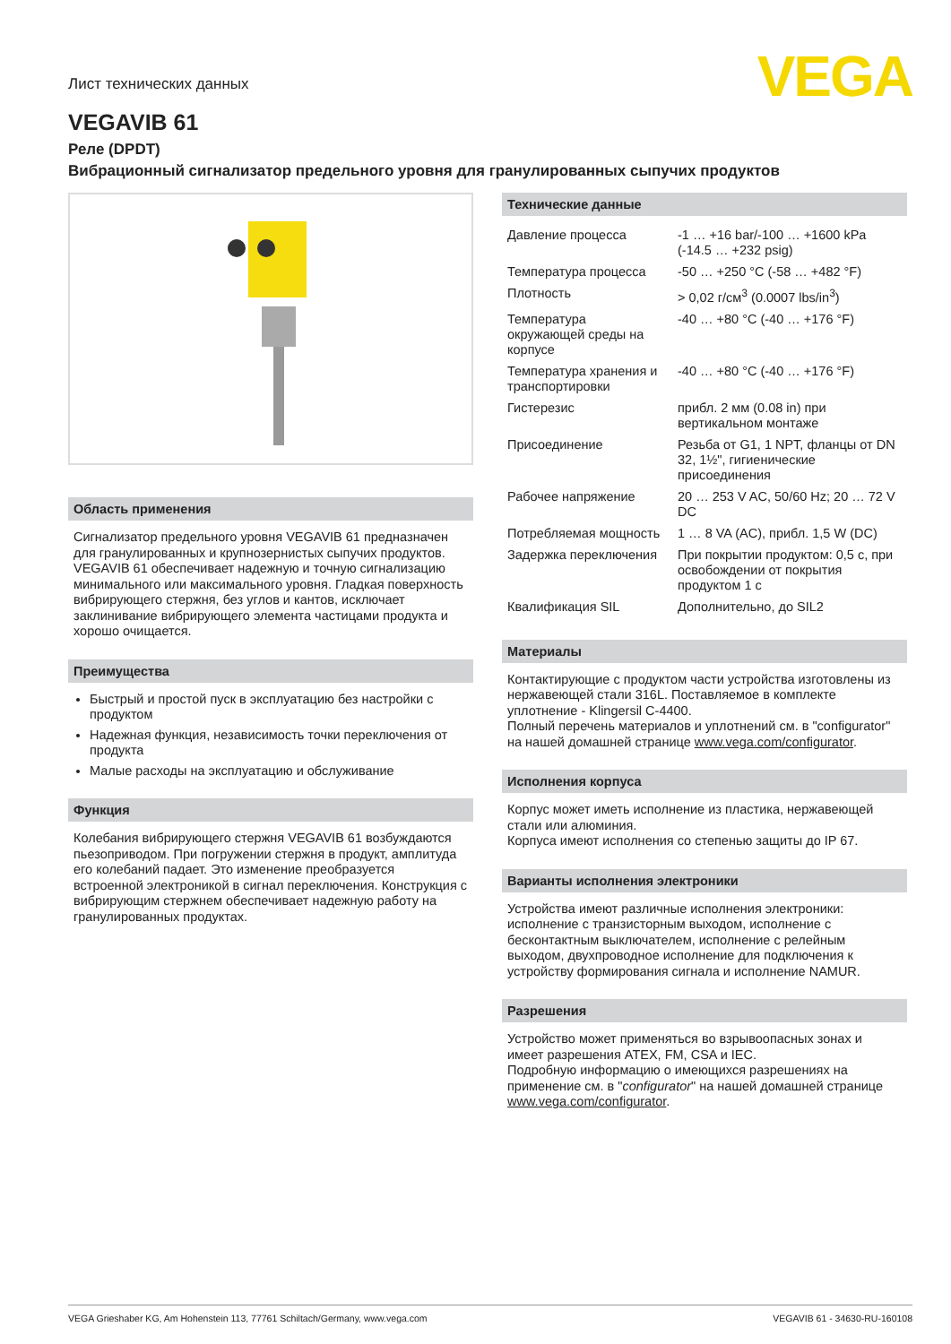VEGA
Лист технических данных
VEGAVIB 61
Реле (DPDT)
Вибрационный сигнализатор предельного уровня для гранулированных сыпучих продуктов
Область применения
Сигнализатор предельного уровня VEGAVIB 61 предназначен для гранулированных и крупнозернистых сыпучих продуктов. VEGAVIB 61 обеспечивает надежную и точную сигнализацию минимального или максимального уровня. Гладкая поверхность вибрирующего стержня, без углов и кантов, исключает заклинивание вибрирующего элемента частицами продукта и хорошо очищается.
Преимущества
Быстрый и простой пуск в эксплуатацию без настройки с продуктом
Надежная функция, независимость точки переключения от продукта
Малые расходы на эксплуатацию и обслуживание
Функция
Колебания вибрирующего стержня VEGAVIB 61 возбуждаются пьезоприводом. При погружении стержня в продукт, амплитуда его колебаний падает. Это изменение преобразуется встроенной электроникой в сигнал переключения. Конструкция с вибрирующим стержнем обеспечивает надежную работу на гранулированных продуктах.
Технические данные
| Давление процесса | -1 … +16 bar/-100 … +1600 kPa (-14.5 … +232 psig) |
| Температура процесса | -50 … +250 °C (-58 … +482 °F) |
| Плотность | > 0,02 г/см<sup>3</sup> (0.0007 lbs/in<sup>3</sup>) |
| Температура окружающей среды на корпусе | -40 … +80 °C (-40 … +176 °F) |
| Температура хранения и транспортировки | -40 … +80 °C (-40 … +176 °F) |
| Гистерезис | прибл. 2 мм (0.08 in) при вертикальном монтаже |
| Присоединение | Резьба от G1, 1 NPT, фланцы от DN 32, 1½", гигиенические присоединения |
| Рабочее напряжение | 20 … 253 V AC, 50/60 Hz; 20 … 72 V DC |
| Потребляемая мощность | 1 … 8 VA (AC), прибл. 1,5 W (DC) |
| Задержка переключения | При покрытии продуктом: 0,5 с, при освобождении от покрытия продуктом 1 с |
| Квалификация SIL | Дополнительно, до SIL2 |
Материалы
Контактирующие с продуктом части устройства изготовлены из нержавеющей стали 316L. Поставляемое в комплекте уплотнение - Klingersil C-4400.
Полный перечень материалов и уплотнений см. в "configurator" на нашей домашней странице www.vega.com/configurator.
Исполнения корпуса
Корпус может иметь исполнение из пластика, нержавеющей стали или алюминия.
Корпуса имеют исполнения со степенью защиты до IP 67.
Варианты исполнения электроники
Устройства имеют различные исполнения электроники: исполнение с транзисторным выходом, исполнение с бесконтактным выключателем, исполнение с релейным выходом, двухпроводное исполнение для подключения к устройству формирования сигнала и исполнение NAMUR.
Разрешения
Устройство может применяться во взрывоопасных зонах и имеет разрешения ATEX, FM, CSA и IEC.
Подробную информацию о имеющихся разрешениях на применение см. в "configurator" на нашей домашней странице www.vega.com/configurator.
VEGA Grieshaber KG, Am Hohenstein 113, 77761 Schiltach/Germany, www.vega.com VEGAVIB 61 - 34630-RU-160108